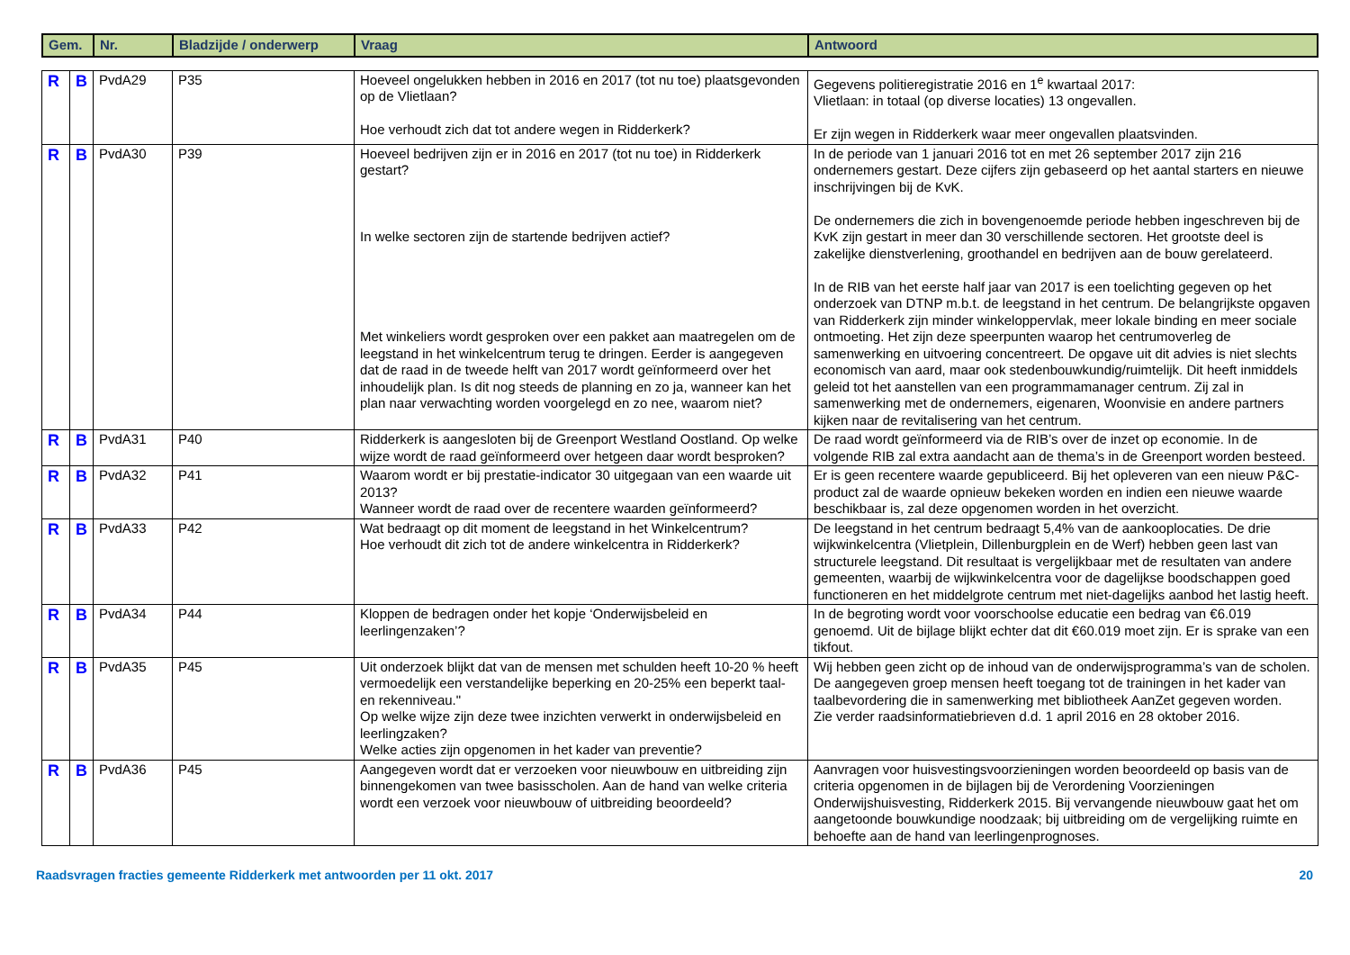| Gem. | Nr. | Bladzijde / onderwerp | Vraag | Antwoord |
| --- | --- | --- | --- | --- |
| R | B | PvdA29 | P35 | Hoeveel ongelukken hebben in 2016 en 2017 (tot nu toe) plaatsgevonden op de Vlietlaan? Hoe verhoudt zich dat tot andere wegen in Ridderkerk? | Gegevens politieregistratie 2016 en 1<sup>e</sup> kwartaal 2017: Vlietlaan: in totaal (op diverse locaties) 13 ongevallen. Er zijn wegen in Ridderkerk waar meer ongevallen plaatsvinden. |
| R | B | PvdA30 | P39 | Hoeveel bedrijven zijn er in 2016 en 2017 (tot nu toe) in Ridderkerk gestart? In welke sectoren zijn de startende bedrijven actief? Met winkeliers wordt gesproken over een pakket aan maatregelen om de leegstand in het winkelcentrum terug te dringen. Eerder is aangegeven dat de raad in de tweede helft van 2017 wordt geïnformeerd over het inhoudelijk plan. Is dit nog steeds de planning en zo ja, wanneer kan het plan naar verwachting worden voorgelegd en zo nee, waarom niet? | In de periode van 1 januari 2016 tot en met 26 september 2017 zijn 216 ondernemers gestart. Deze cijfers zijn gebaseerd op het aantal starters en nieuwe inschrijvingen bij de KvK. De ondernemers die zich in bovengenoemde periode hebben ingeschreven bij de KvK zijn gestart in meer dan 30 verschillende sectoren. Het grootste deel is zakelijke dienstverlening, groothandel en bedrijven aan de bouw gerelateerd. In de RIB van het eerste half jaar van 2017 is een toelichting gegeven op het onderzoek van DTNP m.b.t. de leegstand in het centrum. De belangrijkste opgaven van Ridderkerk zijn minder winkeloppervlak, meer lokale binding en meer sociale ontmoeting. Het zijn deze speerpunten waarop het centrumoverleg de samenwerking en uitvoering concentreert. De opgave uit dit advies is niet slechts economisch van aard, maar ook stedenbouwkundig/ruimtelijk. Dit heeft inmiddels geleid tot het aanstellen van een programmamanager centrum. Zij zal in samenwerking met de ondernemers, eigenaren, Woonvisie en andere partners kijken naar de revitalisering van het centrum. |
| R | B | PvdA31 | P40 | Ridderkerk is aangesloten bij de Greenport Westland Oostland. Op welke wijze wordt de raad geïnformeerd over hetgeen daar wordt besproken? | De raad wordt geïnformeerd via de RIB’s over de inzet op economie. In de volgende RIB zal extra aandacht aan de thema’s in de Greenport worden besteed. |
| R | B | PvdA32 | P41 | Waarom wordt er bij prestatie-indicator 30 uitgegaan van een waarde uit 2013? Wanneer wordt de raad over de recentere waarden geïnformeerd? | Er is geen recentere waarde gepubliceerd. Bij het opleveren van een nieuw P&C-product zal de waarde opnieuw bekeken worden en indien een nieuwe waarde beschikbaar is, zal deze opgenomen worden in het overzicht. |
| R | B | PvdA33 | P42 | Wat bedraagt op dit moment de leegstand in het Winkelcentrum? Hoe verhoudt dit zich tot de andere winkelcentra in Ridderkerk? | De leegstand in het centrum bedraagt 5,4% van de aankooplocaties. De drie wijkwinkelcentra (Vlietplein, Dillenburgplein en de Werf) hebben geen last van structurele leegstand. Dit resultaat is vergelijkbaar met de resultaten van andere gemeenten, waarbij de wijkwinkelcentra voor de dagelijkse boodschappen goed functioneren en het middelgrote centrum met niet-dagelijks aanbod het lastig heeft. |
| R | B | PvdA34 | P44 | Kloppen de bedragen onder het kopje ‘Onderwijsbeleid en leerlingenzaken’? | In de begroting wordt voor voorschoolse educatie een bedrag van €6.019 genoemd. Uit de bijlage blijkt echter dat dit €60.019 moet zijn. Er is sprake van een tikfout. |
| R | B | PvdA35 | P45 | Uit onderzoek blijkt dat van de mensen met schulden heeft 10-20 % heeft vermoedelijk een verstandelijke beperking en 20-25% een beperkt taal- en rekenniveau." Op welke wijze zijn deze twee inzichten verwerkt in onderwijsbeleid en leerlingzaken? Welke acties zijn opgenomen in het kader van preventie? | Wij hebben geen zicht op de inhoud van de onderwijsprogramma’s van de scholen. De aangegeven groep mensen heeft toegang tot de trainingen in het kader van taalbevordering die in samenwerking met bibliotheek AanZet gegeven worden. Zie verder raadsinformatiebrieven d.d. 1 april 2016 en 28 oktober 2016. |
| R | B | PvdA36 | P45 | Aangegeven wordt dat er verzoeken voor nieuwbouw en uitbreiding zijn binnengekomen van twee basisscholen. Aan de hand van welke criteria wordt een verzoek voor nieuwbouw of uitbreiding beoordeeld? | Aanvragen voor huisvestingsvoorzieningen worden beoordeeld op basis van de criteria opgenomen in de bijlagen bij de Verordening Voorzieningen Onderwijshuisvesting, Ridderkerk 2015. Bij vervangende nieuwbouw gaat het om aangetoonde bouwkundige noodzaak; bij uitbreiding om de vergelijking ruimte en behoefte aan de hand van leerlingenprognoses. |
Raadsvragen fracties gemeente Ridderkerk met antwoorden per 11 okt. 2017 20